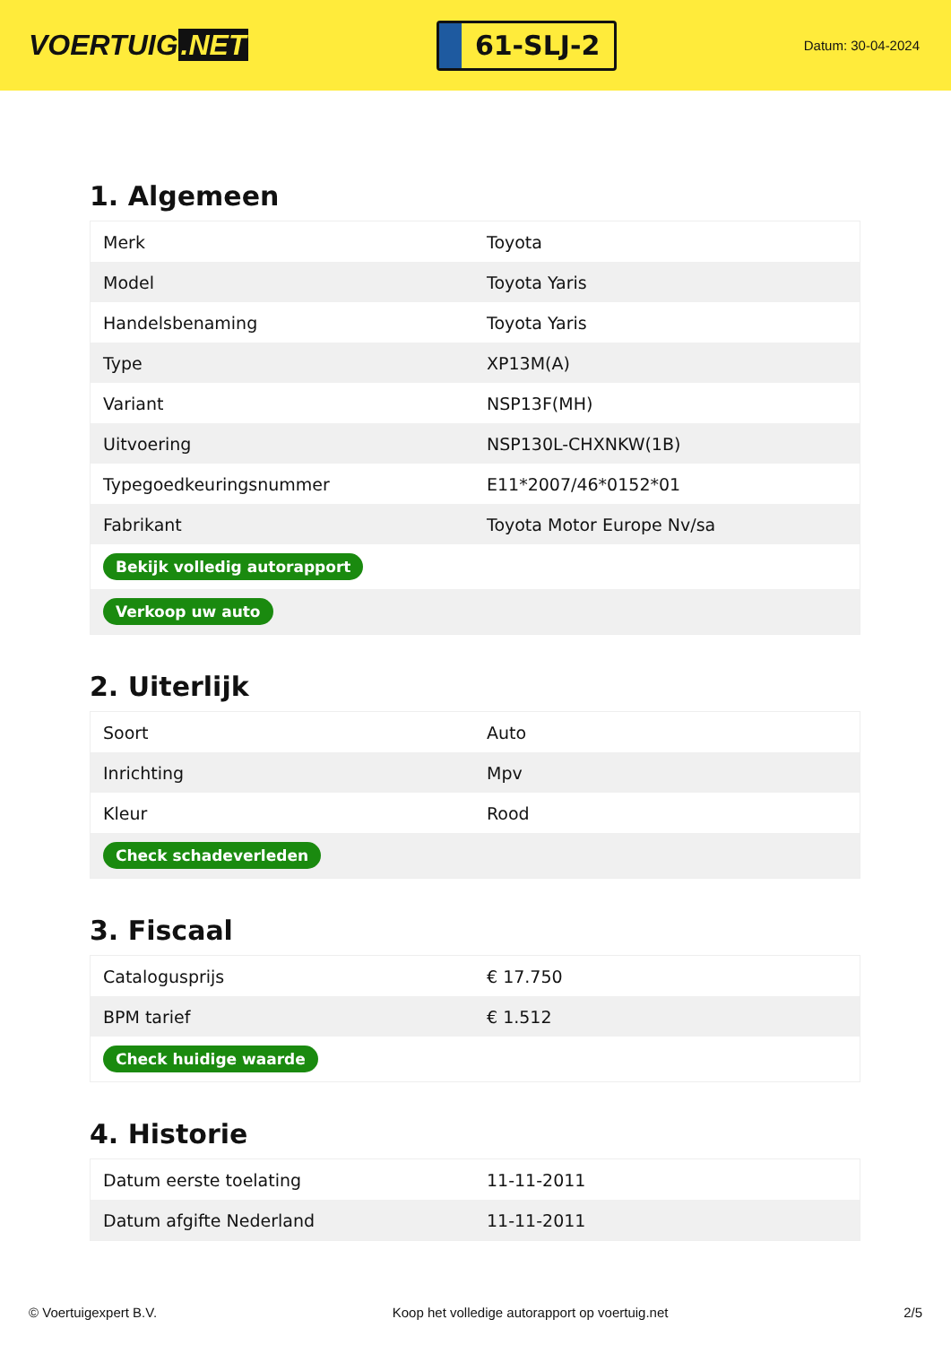VOERTUIG.NET
61-SLJ-2
Datum: 30-04-2024
1. Algemeen
| Merk | Toyota |
| Model | Toyota Yaris |
| Handelsbenaming | Toyota Yaris |
| Type | XP13M(A) |
| Variant | NSP13F(MH) |
| Uitvoering | NSP130L-CHXNKW(1B) |
| Typegoedkeuringsnummer | E11*2007/46*0152*01 |
| Fabrikant | Toyota Motor Europe Nv/sa |
| Bekijk volledig autorapport | |
| Verkoop uw auto | |
2. Uiterlijk
| Soort | Auto |
| Inrichting | Mpv |
| Kleur | Rood |
| Check schadeverleden | |
3. Fiscaal
| Catalogusprijs | € 17.750 |
| BPM tarief | € 1.512 |
| Check huidige waarde | |
4. Historie
| Datum eerste toelating | 11-11-2011 |
| Datum afgifte Nederland | 11-11-2011 |
© Voertuigexpert B.V. Koop het volledige autorapport op voertuig.net 2/5